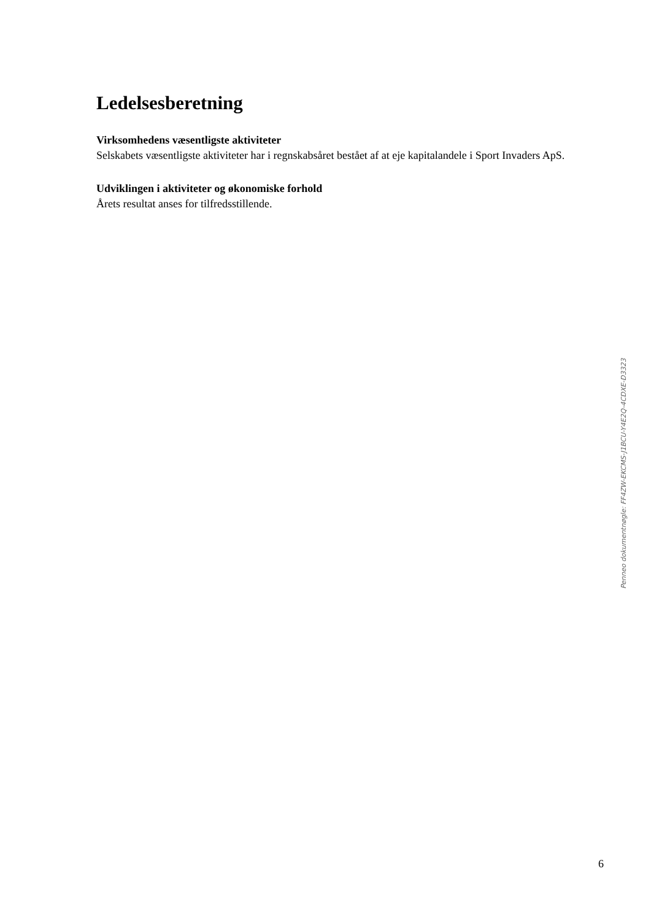Ledelsesberetning
Virksomhedens væsentligste aktiviteter
Selskabets væsentligste aktiviteter har i regnskabsåret bestået af at eje kapitalandele i Sport Invaders ApS.
Udviklingen i aktiviteter og økonomiske forhold
Årets resultat anses for tilfredsstillende.
Penneo dokumentnøgle: FF4ZW-EKCMS-J1BCU-Y4E2Q-4CDXE-D3323
6